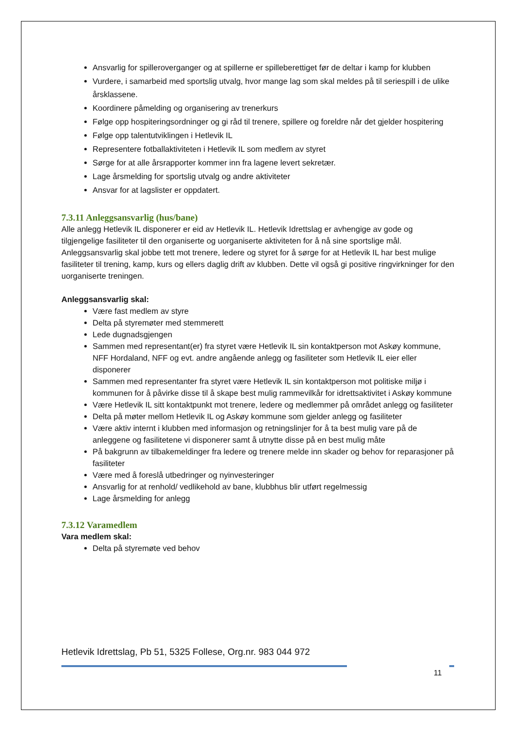Ansvarlig for spilleroverganger og at spillerne er spilleberettiget før de deltar i kamp for klubben
Vurdere, i samarbeid med sportslig utvalg, hvor mange lag som skal meldes på til seriespill i de ulike årsklassene.
Koordinere påmelding og organisering av trenerkurs
Følge opp hospiteringsordninger og gi råd til trenere, spillere og foreldre når det gjelder hospitering
Følge opp talentutviklingen i Hetlevik IL
Representere fotballaktiviteten i Hetlevik IL som medlem av styret
Sørge for at alle årsrapporter kommer inn fra lagene levert sekretær.
Lage årsmelding for sportslig utvalg og andre aktiviteter
Ansvar for at lagslister er oppdatert.
7.3.11 Anleggsansvarlig (hus/bane)
Alle anlegg Hetlevik IL disponerer er eid av Hetlevik IL. Hetlevik Idrettslag er avhengige av gode og tilgjengelige fasiliteter til den organiserte og uorganiserte aktiviteten for å nå sine sportslige mål. Anleggsansvarlig skal jobbe tett mot trenere, ledere og styret for å sørge for at Hetlevik IL har best mulige fasiliteter til trening, kamp, kurs og ellers daglig drift av klubben. Dette vil også gi positive ringvirkninger for den uorganiserte treningen.
Anleggsansvarlig skal:
Være fast medlem av styre
Delta på styremøter med stemmerett
Lede dugnadsgjengen
Sammen med representant(er) fra styret være Hetlevik IL sin kontaktperson mot Askøy kommune, NFF Hordaland, NFF og evt. andre angående anlegg og fasiliteter som Hetlevik IL eier eller disponerer
Sammen med representanter fra styret være Hetlevik IL sin kontaktperson mot politiske miljø i kommunen for å påvirke disse til å skape best mulig rammevilkår for idrettsaktivitet i Askøy kommune
Være Hetlevik IL sitt kontaktpunkt mot trenere, ledere og medlemmer på området anlegg og fasiliteter
Delta på møter mellom Hetlevik IL og Askøy kommune som gjelder anlegg og fasiliteter
Være aktiv internt i klubben med informasjon og retningslinjer for å ta best mulig vare på de anleggene og fasilitetene vi disponerer samt å utnytte disse på en best mulig måte
På bakgrunn av tilbakemeldinger fra ledere og trenere melde inn skader og behov for reparasjoner på fasiliteter
Være med å foreslå utbedringer og nyinvesteringer
Ansvarlig for at renhold/ vedlikehold av bane, klubbhus blir utført regelmessig
Lage årsmelding for anlegg
7.3.12 Varamedlem
Vara medlem skal:
Delta på styremøte ved behov
Hetlevik Idrettslag, Pb 51, 5325 Follese, Org.nr. 983 044 972
11